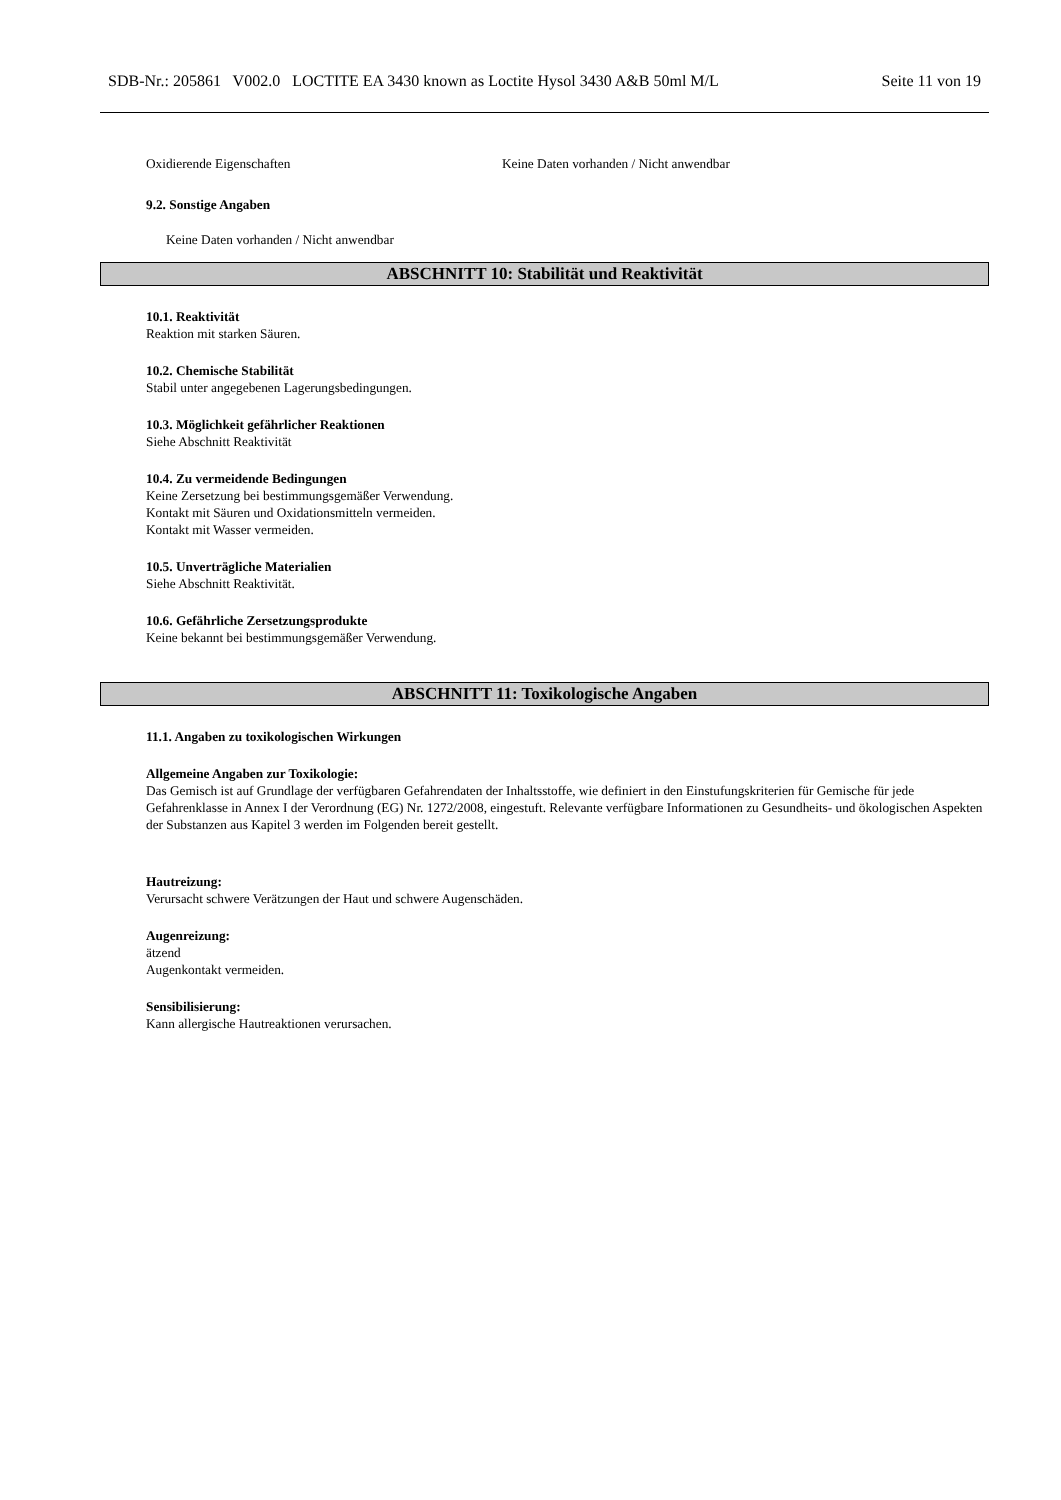SDB-Nr.: 205861 V002.0 LOCTITE EA 3430 known as Loctite Hysol 3430 A&B 50ml M/L Seite 11 von 19
Oxidierende Eigenschaften Keine Daten vorhanden / Nicht anwendbar
9.2. Sonstige Angaben
Keine Daten vorhanden / Nicht anwendbar
ABSCHNITT 10: Stabilität und Reaktivität
10.1. Reaktivität
Reaktion mit starken Säuren.
10.2. Chemische Stabilität
Stabil unter angegebenen Lagerungsbedingungen.
10.3. Möglichkeit gefährlicher Reaktionen
Siehe Abschnitt Reaktivität
10.4. Zu vermeidende Bedingungen
Keine Zersetzung bei bestimmungsgemäßer Verwendung.
Kontakt mit Säuren und Oxidationsmitteln vermeiden.
Kontakt mit Wasser vermeiden.
10.5. Unverträgliche Materialien
Siehe Abschnitt Reaktivität.
10.6. Gefährliche Zersetzungsprodukte
Keine bekannt bei bestimmungsgemäßer Verwendung.
ABSCHNITT 11: Toxikologische Angaben
11.1. Angaben zu toxikologischen Wirkungen
Allgemeine Angaben zur Toxikologie:
Das Gemisch ist auf Grundlage der verfügbaren Gefahrendaten der Inhaltsstoffe, wie definiert in den Einstufungskriterien für Gemische für jede Gefahrenklasse in Annex I der Verordnung (EG) Nr. 1272/2008, eingestuft. Relevante verfügbare Informationen zu Gesundheits- und ökologischen Aspekten der Substanzen aus Kapitel 3 werden im Folgenden bereit gestellt.
Hautreizung:
Verursacht schwere Verätzungen der Haut und schwere Augenschäden.
Augenreizung:
ätzend
Augenkontakt vermeiden.
Sensibilisierung:
Kann allergische Hautreaktionen verursachen.